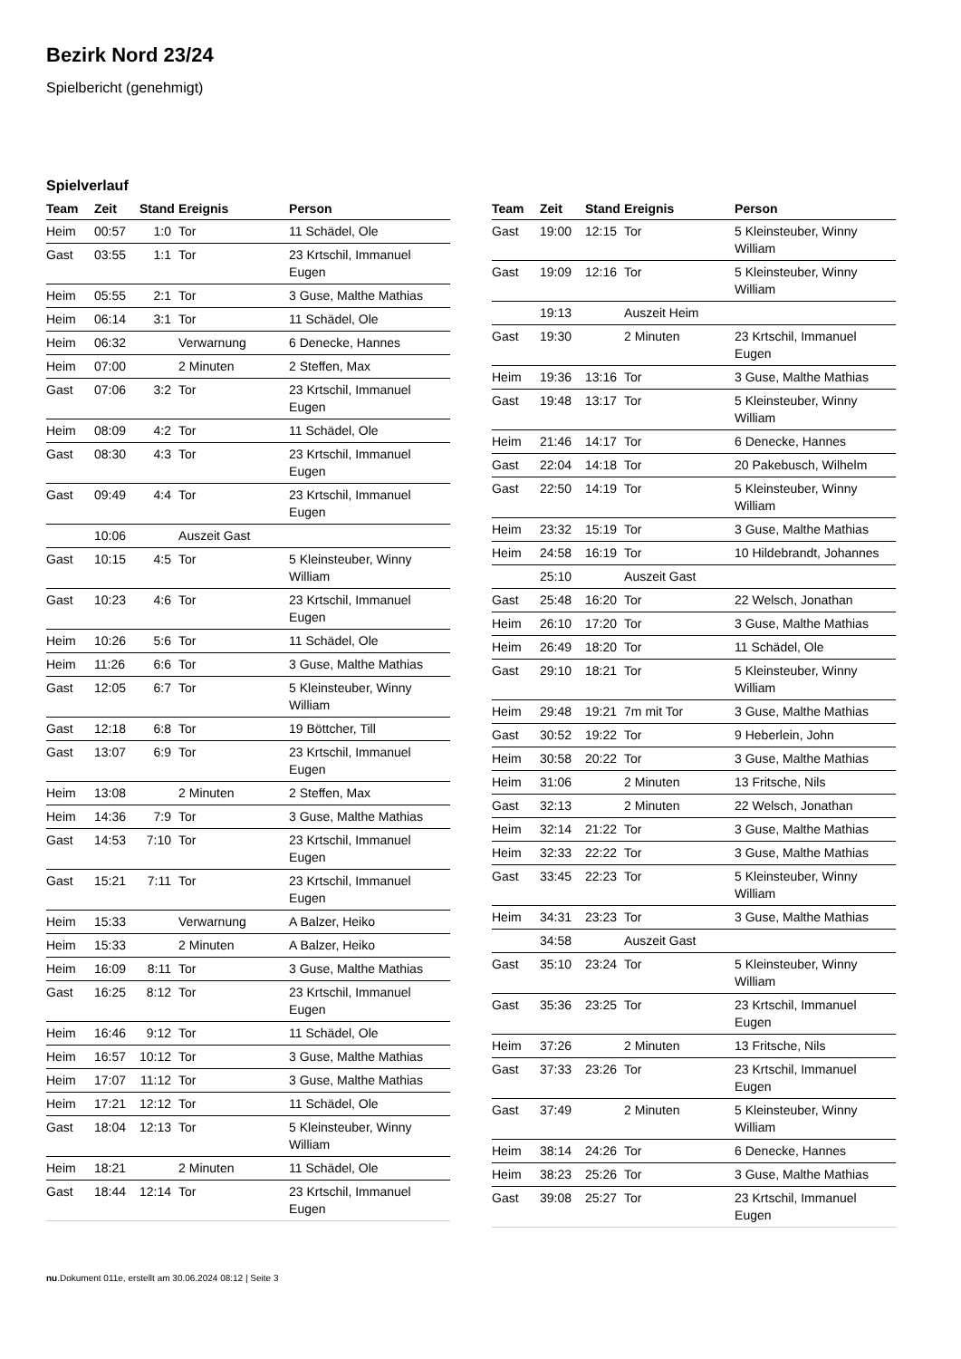Bezirk Nord 23/24
Spielbericht (genehmigt)
Spielverlauf
| Team | Zeit | Stand | Ereignis | Person |
| --- | --- | --- | --- | --- |
| Heim | 00:57 | 1:0 | Tor | 11 Schädel, Ole |
| Gast | 03:55 | 1:1 | Tor | 23 Krtschil, Immanuel Eugen |
| Heim | 05:55 | 2:1 | Tor | 3 Guse, Malthe Mathias |
| Heim | 06:14 | 3:1 | Tor | 11 Schädel, Ole |
| Heim | 06:32 | | Verwarnung | 6 Denecke, Hannes |
| Heim | 07:00 | | 2 Minuten | 2 Steffen, Max |
| Gast | 07:06 | 3:2 | Tor | 23 Krtschil, Immanuel Eugen |
| Heim | 08:09 | 4:2 | Tor | 11 Schädel, Ole |
| Gast | 08:30 | 4:3 | Tor | 23 Krtschil, Immanuel Eugen |
| Gast | 09:49 | 4:4 | Tor | 23 Krtschil, Immanuel Eugen |
| | 10:06 | | Auszeit Gast | |
| Gast | 10:15 | 4:5 | Tor | 5 Kleinsteuber, Winny William |
| Gast | 10:23 | 4:6 | Tor | 23 Krtschil, Immanuel Eugen |
| Heim | 10:26 | 5:6 | Tor | 11 Schädel, Ole |
| Heim | 11:26 | 6:6 | Tor | 3 Guse, Malthe Mathias |
| Gast | 12:05 | 6:7 | Tor | 5 Kleinsteuber, Winny William |
| Gast | 12:18 | 6:8 | Tor | 19 Böttcher, Till |
| Gast | 13:07 | 6:9 | Tor | 23 Krtschil, Immanuel Eugen |
| Heim | 13:08 | | 2 Minuten | 2 Steffen, Max |
| Heim | 14:36 | 7:9 | Tor | 3 Guse, Malthe Mathias |
| Gast | 14:53 | 7:10 | Tor | 23 Krtschil, Immanuel Eugen |
| Gast | 15:21 | 7:11 | Tor | 23 Krtschil, Immanuel Eugen |
| Heim | 15:33 | | Verwarnung | A Balzer, Heiko |
| Heim | 15:33 | | 2 Minuten | A Balzer, Heiko |
| Heim | 16:09 | 8:11 | Tor | 3 Guse, Malthe Mathias |
| Gast | 16:25 | 8:12 | Tor | 23 Krtschil, Immanuel Eugen |
| Heim | 16:46 | 9:12 | Tor | 11 Schädel, Ole |
| Heim | 16:57 | 10:12 | Tor | 3 Guse, Malthe Mathias |
| Heim | 17:07 | 11:12 | Tor | 3 Guse, Malthe Mathias |
| Heim | 17:21 | 12:12 | Tor | 11 Schädel, Ole |
| Gast | 18:04 | 12:13 | Tor | 5 Kleinsteuber, Winny William |
| Heim | 18:21 | | 2 Minuten | 11 Schädel, Ole |
| Gast | 18:44 | 12:14 | Tor | 23 Krtschil, Immanuel Eugen |
| Team | Zeit | Stand | Ereignis | Person |
| --- | --- | --- | --- | --- |
| Gast | 19:00 | 12:15 | Tor | 5 Kleinsteuber, Winny William |
| Gast | 19:09 | 12:16 | Tor | 5 Kleinsteuber, Winny William |
| | 19:13 | | Auszeit Heim | |
| Gast | 19:30 | | 2 Minuten | 23 Krtschil, Immanuel Eugen |
| Heim | 19:36 | 13:16 | Tor | 3 Guse, Malthe Mathias |
| Gast | 19:48 | 13:17 | Tor | 5 Kleinsteuber, Winny William |
| Heim | 21:46 | 14:17 | Tor | 6 Denecke, Hannes |
| Gast | 22:04 | 14:18 | Tor | 20 Pakebusch, Wilhelm |
| Gast | 22:50 | 14:19 | Tor | 5 Kleinsteuber, Winny William |
| Heim | 23:32 | 15:19 | Tor | 3 Guse, Malthe Mathias |
| Heim | 24:58 | 16:19 | Tor | 10 Hildebrandt, Johannes |
| | 25:10 | | Auszeit Gast | |
| Gast | 25:48 | 16:20 | Tor | 22 Welsch, Jonathan |
| Heim | 26:10 | 17:20 | Tor | 3 Guse, Malthe Mathias |
| Heim | 26:49 | 18:20 | Tor | 11 Schädel, Ole |
| Gast | 29:10 | 18:21 | Tor | 5 Kleinsteuber, Winny William |
| Heim | 29:48 | 19:21 | 7m mit Tor | 3 Guse, Malthe Mathias |
| Gast | 30:52 | 19:22 | Tor | 9 Heberlein, John |
| Heim | 30:58 | 20:22 | Tor | 3 Guse, Malthe Mathias |
| Heim | 31:06 | | 2 Minuten | 13 Fritsche, Nils |
| Gast | 32:13 | | 2 Minuten | 22 Welsch, Jonathan |
| Heim | 32:14 | 21:22 | Tor | 3 Guse, Malthe Mathias |
| Heim | 32:33 | 22:22 | Tor | 3 Guse, Malthe Mathias |
| Gast | 33:45 | 22:23 | Tor | 5 Kleinsteuber, Winny William |
| Heim | 34:31 | 23:23 | Tor | 3 Guse, Malthe Mathias |
| | 34:58 | | Auszeit Gast | |
| Gast | 35:10 | 23:24 | Tor | 5 Kleinsteuber, Winny William |
| Gast | 35:36 | 23:25 | Tor | 23 Krtschil, Immanuel Eugen |
| Heim | 37:26 | | 2 Minuten | 13 Fritsche, Nils |
| Gast | 37:33 | 23:26 | Tor | 23 Krtschil, Immanuel Eugen |
| Gast | 37:49 | | 2 Minuten | 5 Kleinsteuber, Winny William |
| Heim | 38:14 | 24:26 | Tor | 6 Denecke, Hannes |
| Heim | 38:23 | 25:26 | Tor | 3 Guse, Malthe Mathias |
| Gast | 39:08 | 25:27 | Tor | 23 Krtschil, Immanuel Eugen |
nu.Dokument 011e, erstellt am 30.06.2024 08:12 | Seite 3